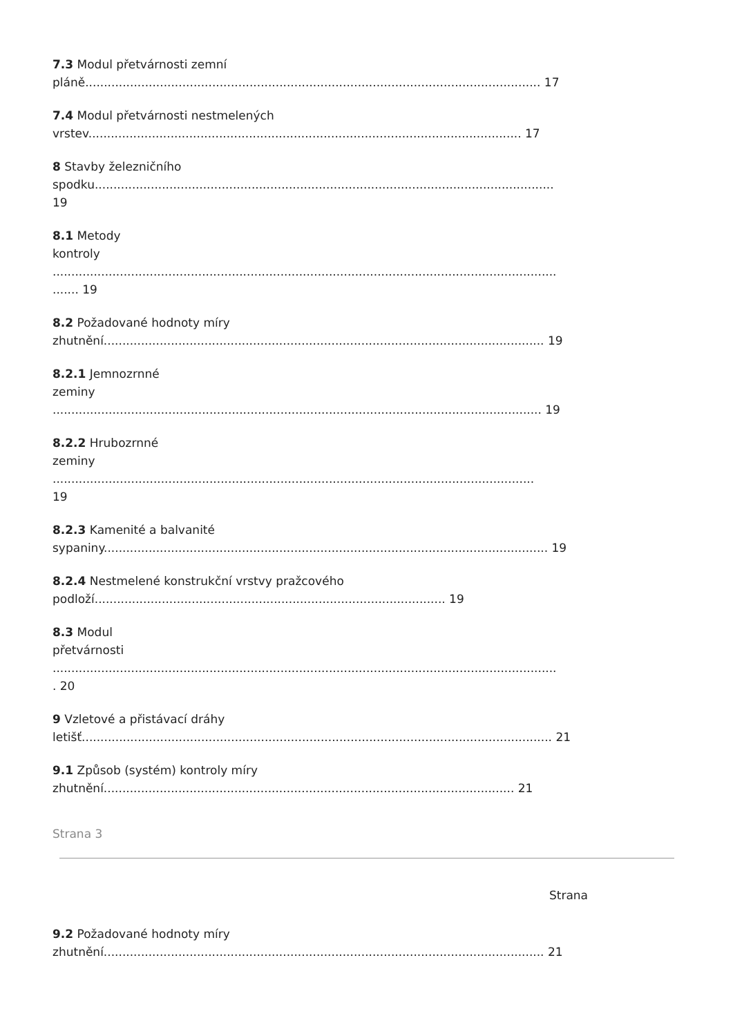7.3 Modul přetvárnosti zemní
pláně.......................................................................................................................... 17
7.4 Modul přetvárnosti nestmelených
vrstev.................................................................................................................... 17
8 Stavby železničního
spodku...........................................................................................................................
19
8.1 Metody
kontroly
.......................................................................................................................................
....... 19
8.2 Požadované hodnoty míry
zhutnění...................................................................................................................... 19
8.2.1 Jemnozrnné
zeminy
................................................................................................................................... 19
8.2.2 Hrubozrnné
zeminy
.................................................................................................................................
19
8.2.3 Kamenité a balvanité
sypaniny....................................................................................................................... 19
8.2.4 Nestmelené konstrukční vrstvy pražcového
podloží.............................................................................................. 19
8.3 Modul
přetvárnosti
.......................................................................................................................................
. 20
9 Vzletové a přistávací dráhy
letišť.............................................................................................................................. 21
9.1 Způsob (systém) kontroly míry
zhutnění.............................................................................................................. 21
Strana 3
Strana
9.2 Požadované hodnoty míry
zhutnění...................................................................................................................... 21